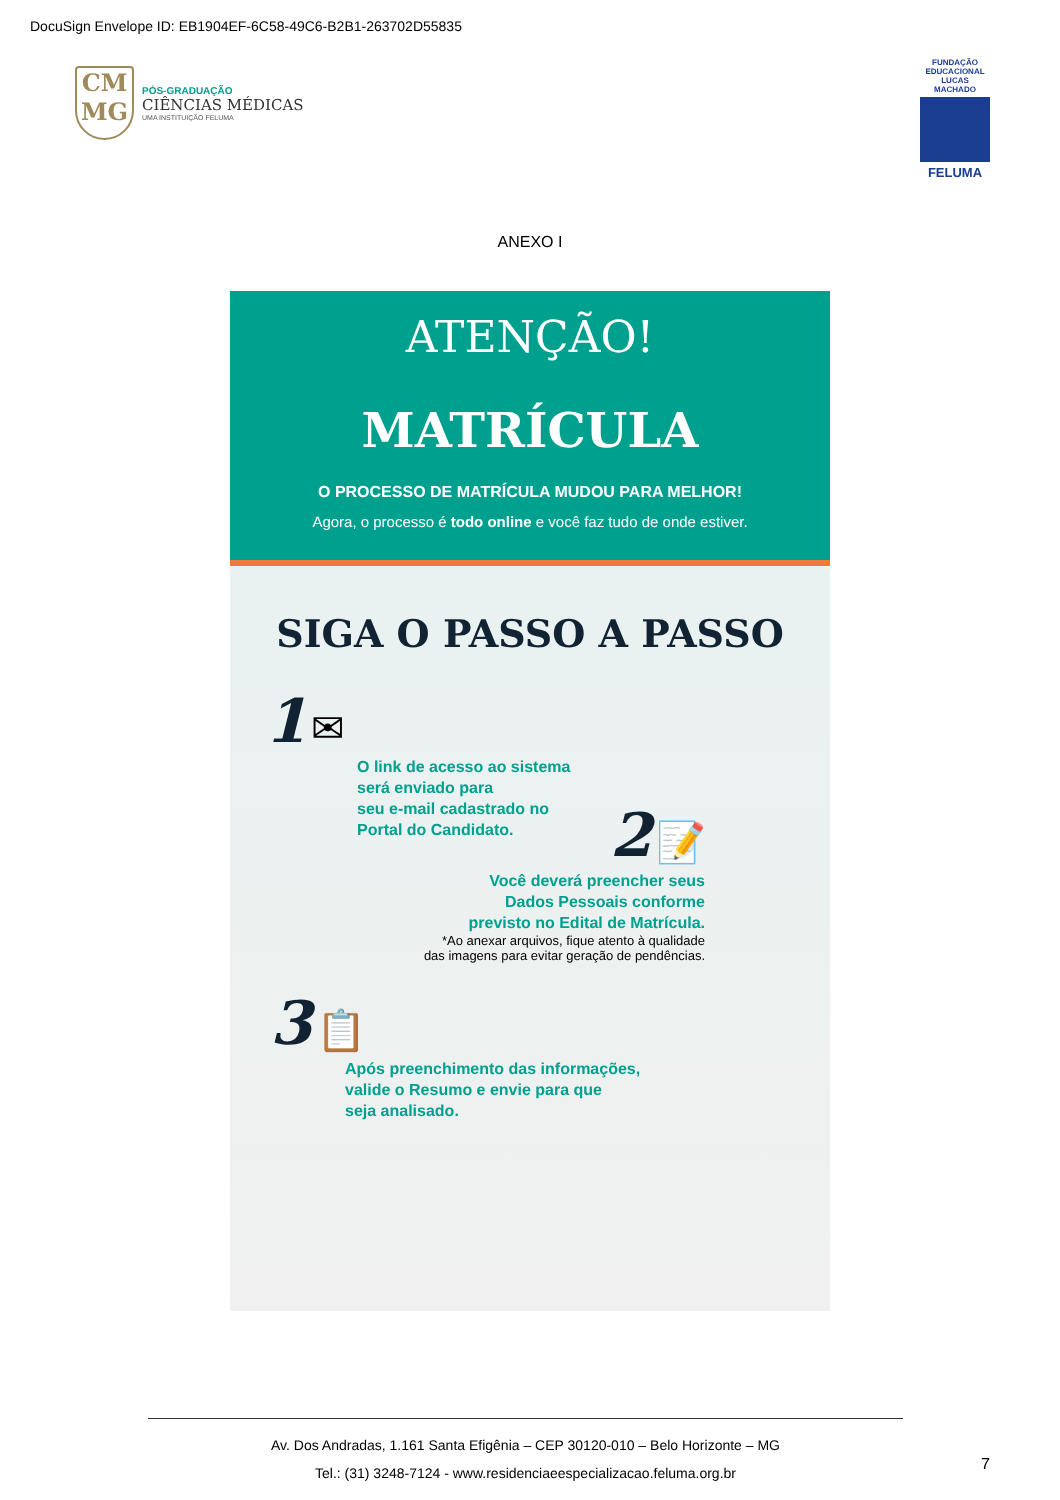DocuSign Envelope ID: EB1904EF-6C58-49C6-B2B1-263702D55835
CM
MG
PÓS-GRADUAÇÃO
CIÊNCIAS MÉDICAS
UMA INSTITUIÇÃO FELUMA
FUNDAÇÃO EDUCACIONAL LUCAS MACHADO
FELUMA
ANEXO I
ATENÇÃO!
MATRÍCULA
O PROCESSO DE MATRÍCULA MUDOU PARA MELHOR!
Agora, o processo é todo online e você faz tudo de onde estiver.
SIGA O PASSO A PASSO
1 ✉
O link de acesso ao sistema
será enviado para
seu e-mail cadastrado no
Portal do Candidato.
2 📝
Você deverá preencher seus
Dados Pessoais conforme
previsto no Edital de Matrícula.
*Ao anexar arquivos, fique atento à qualidade
das imagens para evitar geração de pendências.
3 📋
Após preenchimento das informações,
valide o Resumo e envie para que
seja analisado.
Av. Dos Andradas, 1.161 Santa Efigênia – CEP 30120-010 – Belo Horizonte – MG
Tel.: (31) 3248-7124 - www.residenciaeespecializacao.feluma.org.br
7